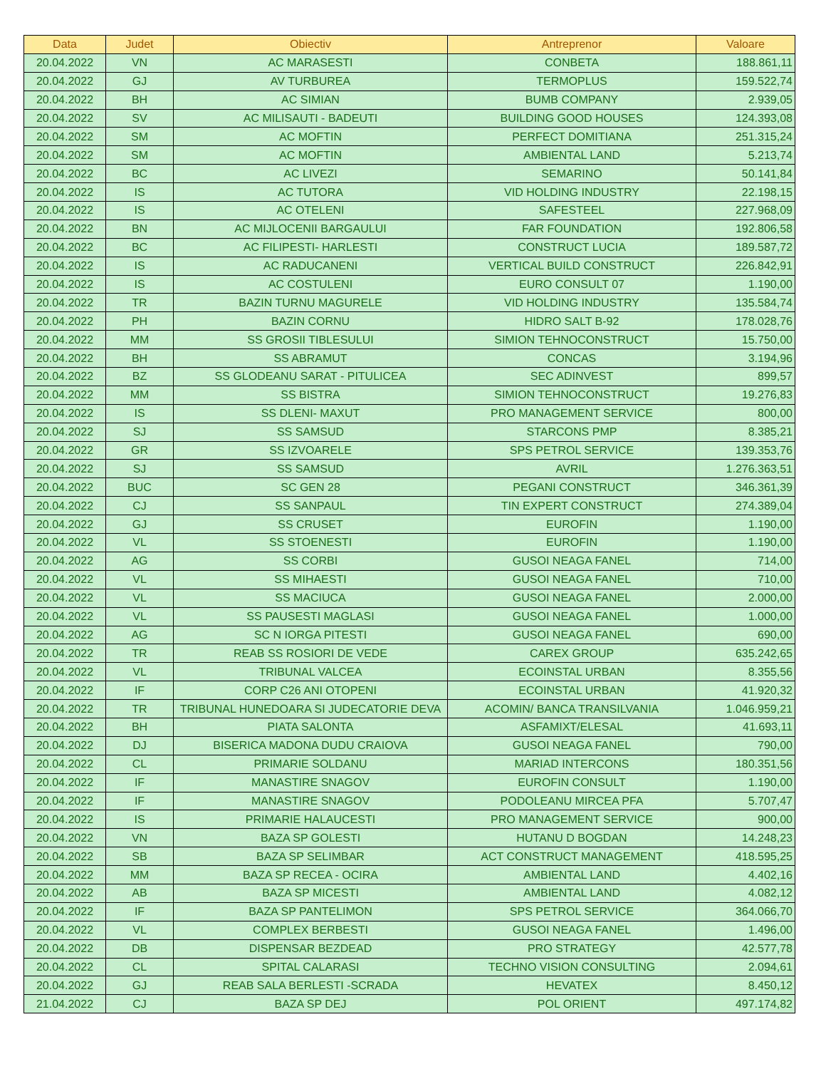| Data | Judet | Obiectiv | Antreprenor | Valoare |
| --- | --- | --- | --- | --- |
| 20.04.2022 | VN | AC MARASESTI | CONBETA | 188.861,11 |
| 20.04.2022 | GJ | AV TURBUREA | TERMOPLUS | 159.522,74 |
| 20.04.2022 | BH | AC SIMIAN | BUMB COMPANY | 2.939,05 |
| 20.04.2022 | SV | AC MILISAUTI - BADEUTI | BUILDING GOOD HOUSES | 124.393,08 |
| 20.04.2022 | SM | AC MOFTIN | PERFECT DOMITIANA | 251.315,24 |
| 20.04.2022 | SM | AC MOFTIN | AMBIENTAL LAND | 5.213,74 |
| 20.04.2022 | BC | AC LIVEZI | SEMARINO | 50.141,84 |
| 20.04.2022 | IS | AC TUTORA | VID HOLDING INDUSTRY | 22.198,15 |
| 20.04.2022 | IS | AC OTELENI | SAFESTEEL | 227.968,09 |
| 20.04.2022 | BN | AC MIJLOCENII BARGAULUI | FAR FOUNDATION | 192.806,58 |
| 20.04.2022 | BC | AC FILIPESTI- HARLESTI | CONSTRUCT LUCIA | 189.587,72 |
| 20.04.2022 | IS | AC RADUCANENI | VERTICAL BUILD CONSTRUCT | 226.842,91 |
| 20.04.2022 | IS | AC COSTULENI | EURO CONSULT 07 | 1.190,00 |
| 20.04.2022 | TR | BAZIN TURNU MAGURELE | VID HOLDING INDUSTRY | 135.584,74 |
| 20.04.2022 | PH | BAZIN CORNU | HIDRO SALT B-92 | 178.028,76 |
| 20.04.2022 | MM | SS GROSII TIBLESULUI | SIMION TEHNOCONSTRUCT | 15.750,00 |
| 20.04.2022 | BH | SS ABRAMUT | CONCAS | 3.194,96 |
| 20.04.2022 | BZ | SS GLODEANU SARAT - PITULICEA | SEC ADINVEST | 899,57 |
| 20.04.2022 | MM | SS BISTRA | SIMION TEHNOCONSTRUCT | 19.276,83 |
| 20.04.2022 | IS | SS DLENI- MAXUT | PRO MANAGEMENT SERVICE | 800,00 |
| 20.04.2022 | SJ | SS SAMSUD | STARCONS PMP | 8.385,21 |
| 20.04.2022 | GR | SS IZVOARELE | SPS PETROL SERVICE | 139.353,76 |
| 20.04.2022 | SJ | SS SAMSUD | AVRIL | 1.276.363,51 |
| 20.04.2022 | BUC | SC GEN 28 | PEGANI CONSTRUCT | 346.361,39 |
| 20.04.2022 | CJ | SS SANPAUL | TIN EXPERT CONSTRUCT | 274.389,04 |
| 20.04.2022 | GJ | SS CRUSET | EUROFIN | 1.190,00 |
| 20.04.2022 | VL | SS STOENESTI | EUROFIN | 1.190,00 |
| 20.04.2022 | AG | SS CORBI | GUSOI NEAGA FANEL | 714,00 |
| 20.04.2022 | VL | SS MIHAESTI | GUSOI NEAGA FANEL | 710,00 |
| 20.04.2022 | VL | SS MACIUCA | GUSOI NEAGA FANEL | 2.000,00 |
| 20.04.2022 | VL | SS PAUSESTI MAGLASI | GUSOI NEAGA FANEL | 1.000,00 |
| 20.04.2022 | AG | SC N IORGA PITESTI | GUSOI NEAGA FANEL | 690,00 |
| 20.04.2022 | TR | REAB SS ROSIORI DE VEDE | CAREX GROUP | 635.242,65 |
| 20.04.2022 | VL | TRIBUNAL VALCEA | ECOINSTAL URBAN | 8.355,56 |
| 20.04.2022 | IF | CORP C26 ANI OTOPENI | ECOINSTAL URBAN | 41.920,32 |
| 20.04.2022 | TR | TRIBUNAL HUNEDOARA SI JUDECATORIE DEVA | ACOMIN/ BANCA TRANSILVANIA | 1.046.959,21 |
| 20.04.2022 | BH | PIATA SALONTA | ASFAMIXT/ELESAL | 41.693,11 |
| 20.04.2022 | DJ | BISERICA MADONA DUDU CRAIOVA | GUSOI NEAGA FANEL | 790,00 |
| 20.04.2022 | CL | PRIMARIE SOLDANU | MARIAD INTERCONS | 180.351,56 |
| 20.04.2022 | IF | MANASTIRE SNAGOV | EUROFIN CONSULT | 1.190,00 |
| 20.04.2022 | IF | MANASTIRE SNAGOV | PODOLEANU MIRCEA PFA | 5.707,47 |
| 20.04.2022 | IS | PRIMARIE HALAUCESTI | PRO MANAGEMENT SERVICE | 900,00 |
| 20.04.2022 | VN | BAZA SP GOLESTI | HUTANU D BOGDAN | 14.248,23 |
| 20.04.2022 | SB | BAZA SP SELIMBAR | ACT CONSTRUCT MANAGEMENT | 418.595,25 |
| 20.04.2022 | MM | BAZA SP RECEA - OCIRA | AMBIENTAL LAND | 4.402,16 |
| 20.04.2022 | AB | BAZA SP MICESTI | AMBIENTAL LAND | 4.082,12 |
| 20.04.2022 | IF | BAZA SP PANTELIMON | SPS PETROL SERVICE | 364.066,70 |
| 20.04.2022 | VL | COMPLEX BERBESTI | GUSOI NEAGA FANEL | 1.496,00 |
| 20.04.2022 | DB | DISPENSAR BEZDEAD | PRO STRATEGY | 42.577,78 |
| 20.04.2022 | CL | SPITAL CALARASI | TECHNO VISION CONSULTING | 2.094,61 |
| 20.04.2022 | GJ | REAB SALA BERLESTI -SCRADA | HEVATEX | 8.450,12 |
| 21.04.2022 | CJ | BAZA SP DEJ | POL ORIENT | 497.174,82 |